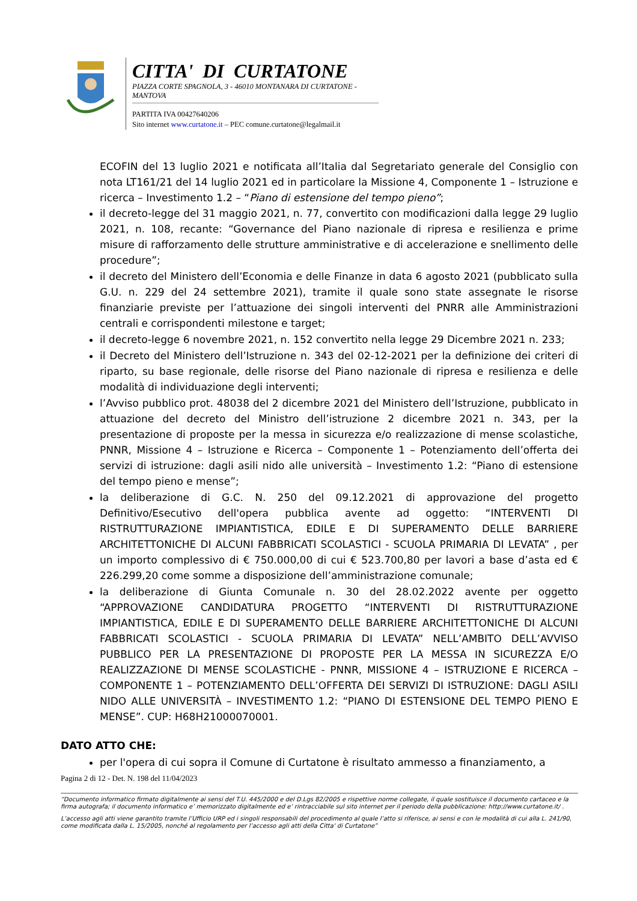CITTA' DI CURTATONE
PIAZZA CORTE SPAGNOLA, 3 - 46010 MONTANARA DI CURTATONE - MANTOVA
PARTITA IVA 00427640206
Sito internet www.curtatone.it – PEC comune.curtatone@legalmail.it
ECOFIN del 13 luglio 2021 e notificata all’Italia dal Segretariato generale del Consiglio con nota LT161/21 del 14 luglio 2021 ed in particolare la Missione 4, Componente 1 – Istruzione e ricerca – Investimento 1.2 – “Piano di estensione del tempo pieno”;
il decreto-legge del 31 maggio 2021, n. 77, convertito con modificazioni dalla legge 29 luglio 2021, n. 108, recante: “Governance del Piano nazionale di ripresa e resilienza e prime misure di rafforzamento delle strutture amministrative e di accelerazione e snellimento delle procedure”;
il decreto del Ministero dell’Economia e delle Finanze in data 6 agosto 2021 (pubblicato sulla G.U. n. 229 del 24 settembre 2021), tramite il quale sono state assegnate le risorse finanziarie previste per l’attuazione dei singoli interventi del PNRR alle Amministrazioni centrali e corrispondenti milestone e target;
il decreto-legge 6 novembre 2021, n. 152 convertito nella legge 29 Dicembre 2021 n. 233;
il Decreto del Ministero dell’Istruzione n. 343 del 02-12-2021 per la definizione dei criteri di riparto, su base regionale, delle risorse del Piano nazionale di ripresa e resilienza e delle modalità di individuazione degli interventi;
l’Avviso pubblico prot. 48038 del 2 dicembre 2021 del Ministero dell’Istruzione, pubblicato in attuazione del decreto del Ministro dell’istruzione 2 dicembre 2021 n. 343, per la presentazione di proposte per la messa in sicurezza e/o realizzazione di mense scolastiche, PNNR, Missione 4 – Istruzione e Ricerca – Componente 1 – Potenziamento dell’offerta dei servizi di istruzione: dagli asili nido alle università – Investimento 1.2: “Piano di estensione del tempo pieno e mense”;
la deliberazione di G.C. N. 250 del 09.12.2021 di approvazione del progetto Definitivo/Esecutivo dell'opera pubblica avente ad oggetto: “INTERVENTI DI RISTRUTTURAZIONE IMPIANTISTICA, EDILE E DI SUPERAMENTO DELLE BARRIERE ARCHITETTONICHE DI ALCUNI FABBRICATI SCOLASTICI - SCUOLA PRIMARIA DI LEVATA” , per un importo complessivo di € 750.000,00 di cui € 523.700,80 per lavori a base d’asta ed € 226.299,20 come somme a disposizione dell’amministrazione comunale;
la deliberazione di Giunta Comunale n. 30 del 28.02.2022 avente per oggetto “APPROVAZIONE CANDIDATURA PROGETTO “INTERVENTI DI RISTRUTTURAZIONE IMPIANTISTICA, EDILE E DI SUPERAMENTO DELLE BARRIERE ARCHITETTONICHE DI ALCUNI FABBRICATI SCOLASTICI - SCUOLA PRIMARIA DI LEVATA” NELL’AMBITO DELL’AVVISO PUBBLICO PER LA PRESENTAZIONE DI PROPOSTE PER LA MESSA IN SICUREZZA E/O REALIZZAZIONE DI MENSE SCOLASTICHE - PNNR, MISSIONE 4 – ISTRUZIONE E RICERCA – COMPONENTE 1 – POTENZIAMENTO DELL’OFFERTA DEI SERVIZI DI ISTRUZIONE: DAGLI ASILI NIDO ALLE UNIVERSITÀ – INVESTIMENTO 1.2: “PIANO DI ESTENSIONE DEL TEMPO PIENO E MENSE”. CUP: H68H21000070001.
DATO ATTO CHE:
per l'opera di cui sopra il Comune di Curtatone è risultato ammesso a finanziamento, a
Pagina 2 di 12 - Det. N. 198 del 11/04/2023
“Documento informatico firmato digitalmente ai sensi del T.U. 445/2000 e del D.Lgs 82/2005 e rispettive norme collegate, il quale sostituisce il documento cartaceo e la firma autografa; il documento informatico e’ memorizzato digitalmente ed e’ rintracciabile sul sito internet per il periodo della pubblicazione: http://www.curtatone.it/ .
L’accesso agli atti viene garantito tramite l’Ufficio URP ed i singoli responsabili del procedimento al quale l’atto si riferisce, ai sensi e con le modalità di cui alla L. 241/90, come modificata dalla L. 15/2005, nonché al regolamento per l’accesso agli atti della Citta' di Curtatone”